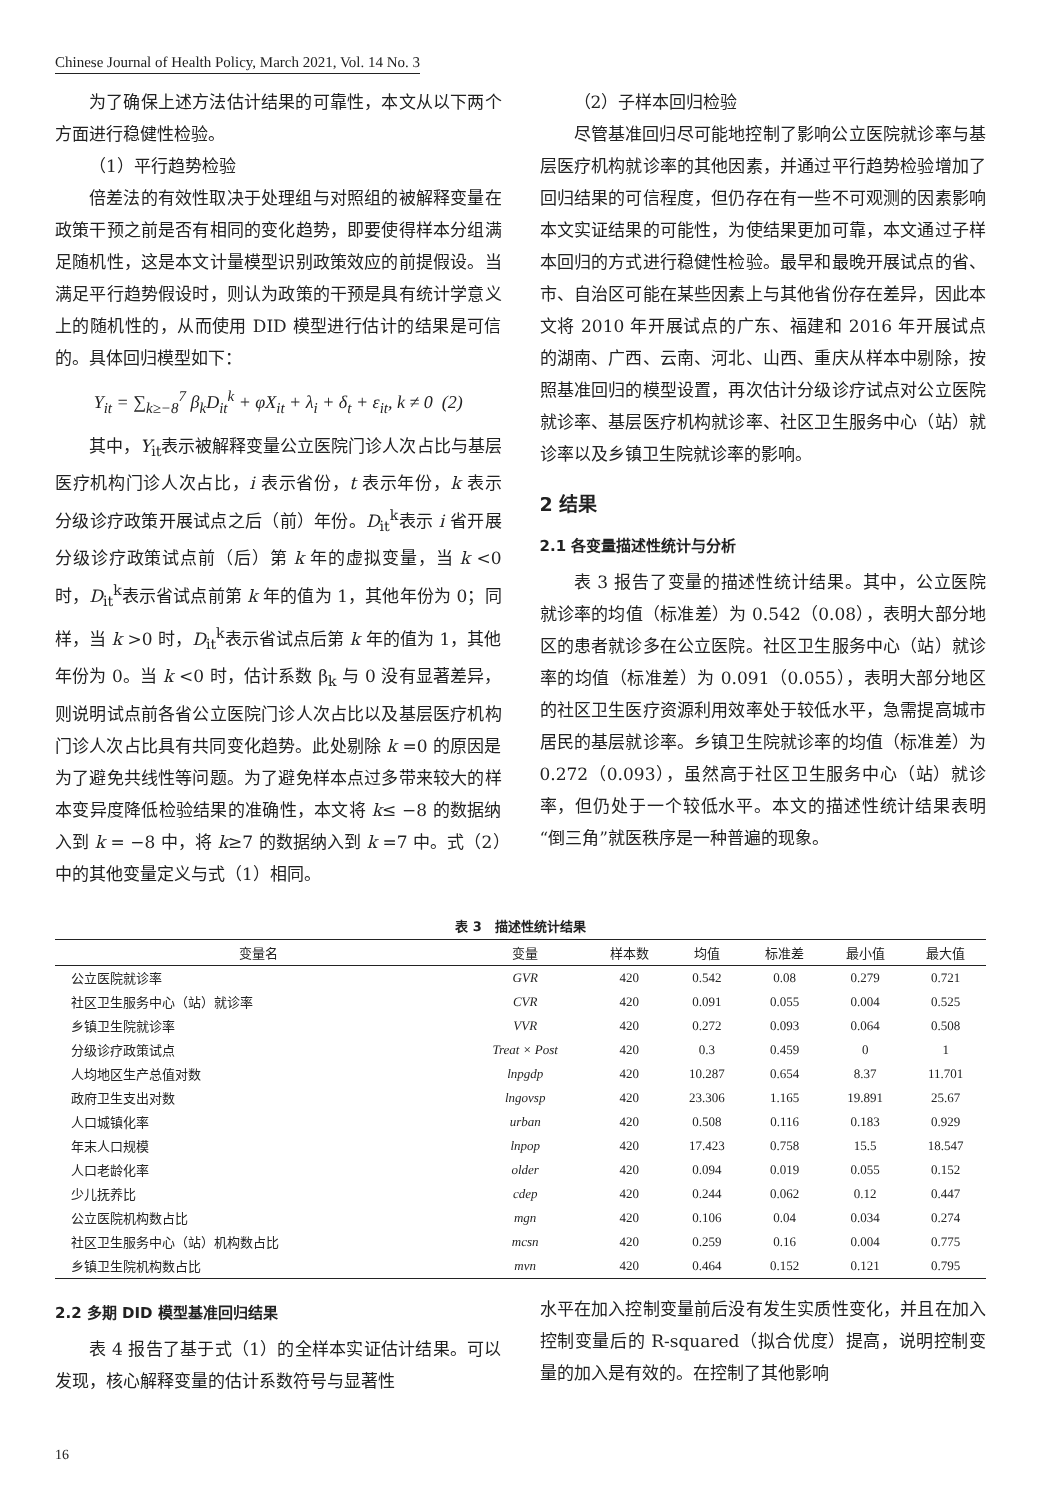Chinese Journal of Health Policy, March 2021, Vol. 14 No. 3
为了确保上述方法估计结果的可靠性，本文从以下两个方面进行稳健性检验。
（1）平行趋势检验
倍差法的有效性取决于处理组与对照组的被解释变量在政策干预之前是否有相同的变化趋势，即要使得样本分组满足随机性，这是本文计量模型识别政策效应的前提假设。当满足平行趋势假设时，则认为政策的干预是具有统计学意义上的随机性的，从而使用 DID 模型进行估计的结果是可信的。具体回归模型如下：
Y<sub>it</sub> = ∑<sub>k≥−8</sub><sup>7</sup> β<sub>k</sub>D<sub>it</sub><sup>k</sup> + φX<sub>it</sub> + λ<sub>i</sub> + δ<sub>t</sub> + ε<sub>it</sub>, k ≠ 0 (2)
其中，Y<sub>it</sub>表示被解释变量公立医院门诊人次占比与基层医疗机构门诊人次占比，i 表示省份，t 表示年份，k 表示分级诊疗政策开展试点之后（前）年份。D<sub>it</sub><sup>k</sup>表示 i 省开展分级诊疗政策试点前（后）第 k 年的虚拟变量，当 k <0 时，D<sub>it</sub><sup>k</sup>表示省试点前第 k 年的值为 1，其他年份为 0；同样，当 k >0 时，D<sub>it</sub><sup>k</sup>表示省试点后第 k 年的值为 1，其他年份为 0。当 k <0 时，估计系数 β<sub>k</sub> 与 0 没有显著差异，则说明试点前各省公立医院门诊人次占比以及基层医疗机构门诊人次占比具有共同变化趋势。此处剔除 k =0 的原因是为了避免共线性等问题。为了避免样本点过多带来较大的样本变异度降低检验结果的准确性，本文将 k≤ −8 的数据纳入到 k = −8 中，将 k≥7 的数据纳入到 k =7 中。式（2）中的其他变量定义与式（1）相同。
（2）子样本回归检验
尽管基准回归尽可能地控制了影响公立医院就诊率与基层医疗机构就诊率的其他因素，并通过平行趋势检验增加了回归结果的可信程度，但仍存在有一些不可观测的因素影响本文实证结果的可能性，为使结果更加可靠，本文通过子样本回归的方式进行稳健性检验。最早和最晚开展试点的省、市、自治区可能在某些因素上与其他省份存在差异，因此本文将 2010 年开展试点的广东、福建和 2016 年开展试点的湖南、广西、云南、河北、山西、重庆从样本中剔除，按照基准回归的模型设置，再次估计分级诊疗试点对公立医院就诊率、基层医疗机构就诊率、社区卫生服务中心（站）就诊率以及乡镇卫生院就诊率的影响。
2 结果
2.1 各变量描述性统计与分析
表 3 报告了变量的描述性统计结果。其中，公立医院就诊率的均值（标准差）为 0.542（0.08），表明大部分地区的患者就诊多在公立医院。社区卫生服务中心（站）就诊率的均值（标准差）为 0.091（0.055），表明大部分地区的社区卫生医疗资源利用效率处于较低水平，急需提高城市居民的基层就诊率。乡镇卫生院就诊率的均值（标准差）为 0.272（0.093），虽然高于社区卫生服务中心（站）就诊率，但仍处于一个较低水平。本文的描述性统计结果表明“倒三角”就医秩序是一种普遍的现象。
表 3　描述性统计结果
| 变量名 | 变量 | 样本数 | 均值 | 标准差 | 最小值 | 最大值 |
| --- | --- | --- | --- | --- | --- | --- |
| 公立医院就诊率 | GVR | 420 | 0.542 | 0.08 | 0.279 | 0.721 |
| 社区卫生服务中心（站）就诊率 | CVR | 420 | 0.091 | 0.055 | 0.004 | 0.525 |
| 乡镇卫生院就诊率 | VVR | 420 | 0.272 | 0.093 | 0.064 | 0.508 |
| 分级诊疗政策试点 | Treat × Post | 420 | 0.3 | 0.459 | 0 | 1 |
| 人均地区生产总值对数 | lnpgdp | 420 | 10.287 | 0.654 | 8.37 | 11.701 |
| 政府卫生支出对数 | lngovsp | 420 | 23.306 | 1.165 | 19.891 | 25.67 |
| 人口城镇化率 | urban | 420 | 0.508 | 0.116 | 0.183 | 0.929 |
| 年末人口规模 | lnpop | 420 | 17.423 | 0.758 | 15.5 | 18.547 |
| 人口老龄化率 | older | 420 | 0.094 | 0.019 | 0.055 | 0.152 |
| 少儿抚养比 | cdep | 420 | 0.244 | 0.062 | 0.12 | 0.447 |
| 公立医院机构数占比 | mgn | 420 | 0.106 | 0.04 | 0.034 | 0.274 |
| 社区卫生服务中心（站）机构数占比 | mcsn | 420 | 0.259 | 0.16 | 0.004 | 0.775 |
| 乡镇卫生院机构数占比 | mvn | 420 | 0.464 | 0.152 | 0.121 | 0.795 |
2.2 多期 DID 模型基准回归结果
表 4 报告了基于式（1）的全样本实证估计结果。可以发现，核心解释变量的估计系数符号与显著性
水平在加入控制变量前后没有发生实质性变化，并且在加入控制变量后的 R-squared（拟合优度）提高，说明控制变量的加入是有效的。在控制了其他影响
16